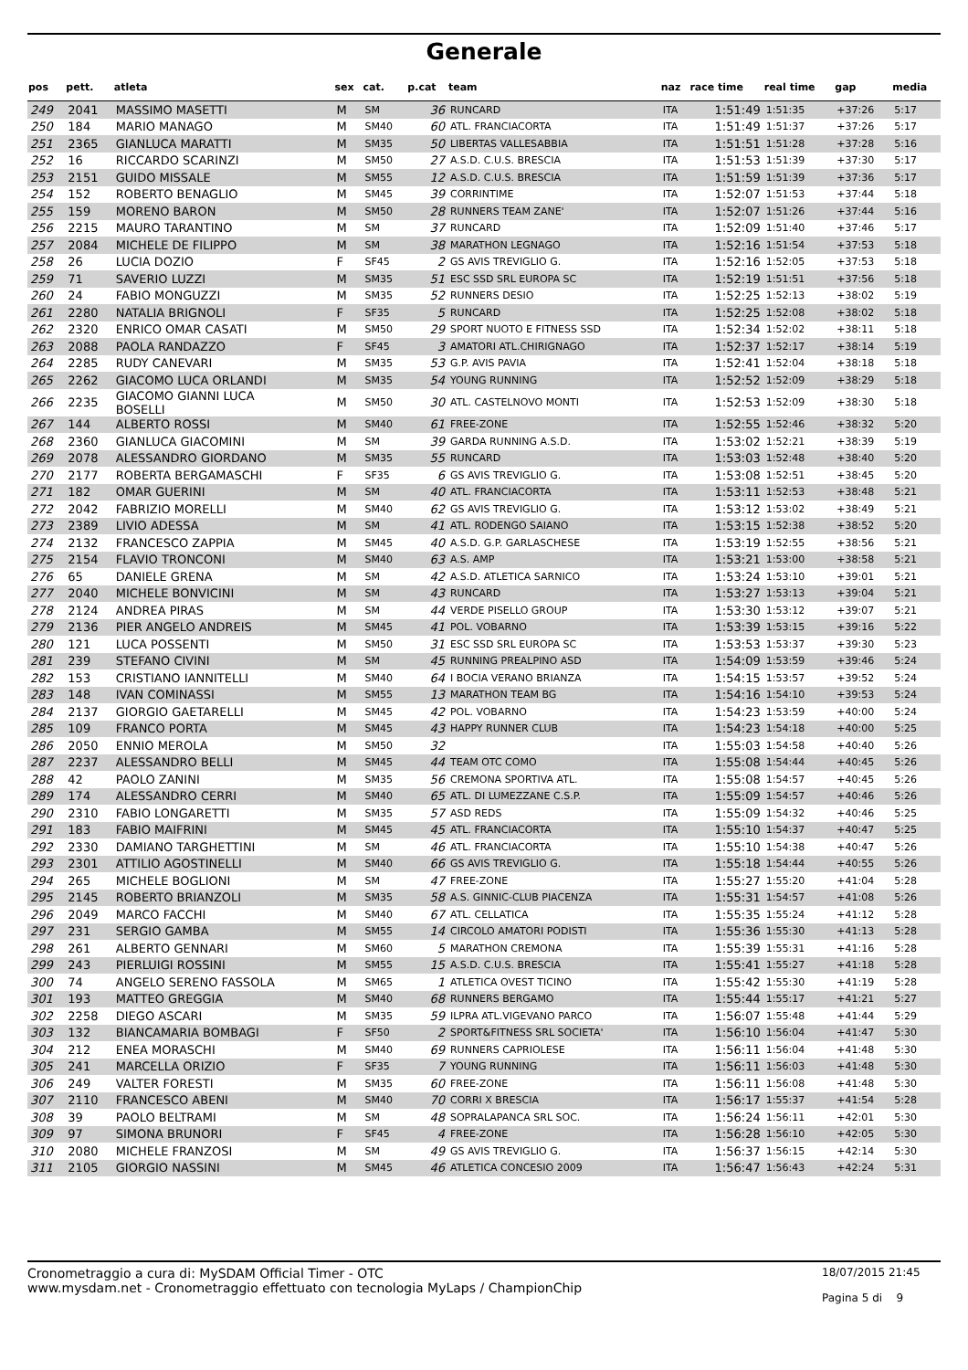Generale
| pos | pett. | atleta | sex | cat. | p.cat | team | naz | race time | real time | gap | media |
| --- | --- | --- | --- | --- | --- | --- | --- | --- | --- | --- | --- |
| 249 | 2041 | MASSIMO MASETTI | M | SM | 36 | RUNCARD | ITA | 1:51:49 | 1:51:35 | +37:26 | 5:17 |
| 250 | 184 | MARIO MANAGO | M | SM40 | 60 | ATL. FRANCIACORTA | ITA | 1:51:49 | 1:51:37 | +37:26 | 5:17 |
| 251 | 2365 | GIANLUCA MARATTI | M | SM35 | 50 | LIBERTAS VALLESABBIA | ITA | 1:51:51 | 1:51:28 | +37:28 | 5:16 |
| 252 | 16 | RICCARDO SCARINZI | M | SM50 | 27 | A.S.D. C.U.S. BRESCIA | ITA | 1:51:53 | 1:51:39 | +37:30 | 5:17 |
| 253 | 2151 | GUIDO MISSALE | M | SM55 | 12 | A.S.D. C.U.S. BRESCIA | ITA | 1:51:59 | 1:51:39 | +37:36 | 5:17 |
| 254 | 152 | ROBERTO BENAGLIO | M | SM45 | 39 | CORRINTIME | ITA | 1:52:07 | 1:51:53 | +37:44 | 5:18 |
| 255 | 159 | MORENO BARON | M | SM50 | 28 | RUNNERS TEAM ZANE' | ITA | 1:52:07 | 1:51:26 | +37:44 | 5:16 |
| 256 | 2215 | MAURO TARANTINO | M | SM | 37 | RUNCARD | ITA | 1:52:09 | 1:51:40 | +37:46 | 5:17 |
| 257 | 2084 | MICHELE DE FILIPPO | M | SM | 38 | MARATHON LEGNAGO | ITA | 1:52:16 | 1:51:54 | +37:53 | 5:18 |
| 258 | 26 | LUCIA DOZIO | F | SF45 | 2 | GS AVIS TREVIGLIO G. | ITA | 1:52:16 | 1:52:05 | +37:53 | 5:18 |
| 259 | 71 | SAVERIO LUZZI | M | SM35 | 51 | ESC SSD SRL EUROPA SC | ITA | 1:52:19 | 1:51:51 | +37:56 | 5:18 |
| 260 | 24 | FABIO MONGUZZI | M | SM35 | 52 | RUNNERS DESIO | ITA | 1:52:25 | 1:52:13 | +38:02 | 5:19 |
| 261 | 2280 | NATALIA BRIGNOLI | F | SF35 | 5 | RUNCARD | ITA | 1:52:25 | 1:52:08 | +38:02 | 5:18 |
| 262 | 2320 | ENRICO OMAR CASATI | M | SM50 | 29 | SPORT NUOTO E FITNESS SSD | ITA | 1:52:34 | 1:52:02 | +38:11 | 5:18 |
| 263 | 2088 | PAOLA RANDAZZO | F | SF45 | 3 | AMATORI ATL.CHIRIGNAGO | ITA | 1:52:37 | 1:52:17 | +38:14 | 5:19 |
| 264 | 2285 | RUDY CANEVARI | M | SM35 | 53 | G.P. AVIS PAVIA | ITA | 1:52:41 | 1:52:04 | +38:18 | 5:18 |
| 265 | 2262 | GIACOMO LUCA ORLANDI | M | SM35 | 54 | YOUNG RUNNING | ITA | 1:52:52 | 1:52:09 | +38:29 | 5:18 |
| 266 | 2235 | GIACOMO GIANNI LUCA BOSELLI | M | SM50 | 30 | ATL. CASTELNOVO MONTI | ITA | 1:52:53 | 1:52:09 | +38:30 | 5:18 |
| 267 | 144 | ALBERTO ROSSI | M | SM40 | 61 | FREE-ZONE | ITA | 1:52:55 | 1:52:46 | +38:32 | 5:20 |
| 268 | 2360 | GIANLUCA GIACOMINI | M | SM | 39 | GARDA RUNNING A.S.D. | ITA | 1:53:02 | 1:52:21 | +38:39 | 5:19 |
| 269 | 2078 | ALESSANDRO GIORDANO | M | SM35 | 55 | RUNCARD | ITA | 1:53:03 | 1:52:48 | +38:40 | 5:20 |
| 270 | 2177 | ROBERTA BERGAMASCHI | F | SF35 | 6 | GS AVIS TREVIGLIO G. | ITA | 1:53:08 | 1:52:51 | +38:45 | 5:20 |
| 271 | 182 | OMAR GUERINI | M | SM | 40 | ATL. FRANCIACORTA | ITA | 1:53:11 | 1:52:53 | +38:48 | 5:21 |
| 272 | 2042 | FABRIZIO MORELLI | M | SM40 | 62 | GS AVIS TREVIGLIO G. | ITA | 1:53:12 | 1:53:02 | +38:49 | 5:21 |
| 273 | 2389 | LIVIO ADESSA | M | SM | 41 | ATL. RODENGO SAIANO | ITA | 1:53:15 | 1:52:38 | +38:52 | 5:20 |
| 274 | 2132 | FRANCESCO ZAPPIA | M | SM45 | 40 | A.S.D. G.P. GARLASCHESE | ITA | 1:53:19 | 1:52:55 | +38:56 | 5:21 |
| 275 | 2154 | FLAVIO TRONCONI | M | SM40 | 63 | A.S. AMP | ITA | 1:53:21 | 1:53:00 | +38:58 | 5:21 |
| 276 | 65 | DANIELE GRENA | M | SM | 42 | A.S.D. ATLETICA SARNICO | ITA | 1:53:24 | 1:53:10 | +39:01 | 5:21 |
| 277 | 2040 | MICHELE BONVICINI | M | SM | 43 | RUNCARD | ITA | 1:53:27 | 1:53:13 | +39:04 | 5:21 |
| 278 | 2124 | ANDREA PIRAS | M | SM | 44 | VERDE PISELLO GROUP | ITA | 1:53:30 | 1:53:12 | +39:07 | 5:21 |
| 279 | 2136 | PIER ANGELO ANDREIS | M | SM45 | 41 | POL. VOBARNO | ITA | 1:53:39 | 1:53:15 | +39:16 | 5:22 |
| 280 | 121 | LUCA POSSENTI | M | SM50 | 31 | ESC SSD SRL EUROPA SC | ITA | 1:53:53 | 1:53:37 | +39:30 | 5:23 |
| 281 | 239 | STEFANO CIVINI | M | SM | 45 | RUNNING PREALPINO ASD | ITA | 1:54:09 | 1:53:59 | +39:46 | 5:24 |
| 282 | 153 | CRISTIANO IANNITELLI | M | SM40 | 64 | I BOCIA VERANO BRIANZA | ITA | 1:54:15 | 1:53:57 | +39:52 | 5:24 |
| 283 | 148 | IVAN COMINASSI | M | SM55 | 13 | MARATHON TEAM BG | ITA | 1:54:16 | 1:54:10 | +39:53 | 5:24 |
| 284 | 2137 | GIORGIO GAETARELLI | M | SM45 | 42 | POL. VOBARNO | ITA | 1:54:23 | 1:53:59 | +40:00 | 5:24 |
| 285 | 109 | FRANCO PORTA | M | SM45 | 43 | HAPPY RUNNER CLUB | ITA | 1:54:23 | 1:54:18 | +40:00 | 5:25 |
| 286 | 2050 | ENNIO MEROLA | M | SM50 | 32 | | ITA | 1:55:03 | 1:54:58 | +40:40 | 5:26 |
| 287 | 2237 | ALESSANDRO BELLI | M | SM45 | 44 | TEAM OTC COMO | ITA | 1:55:08 | 1:54:44 | +40:45 | 5:26 |
| 288 | 42 | PAOLO ZANINI | M | SM35 | 56 | CREMONA SPORTIVA ATL. | ITA | 1:55:08 | 1:54:57 | +40:45 | 5:26 |
| 289 | 174 | ALESSANDRO CERRI | M | SM40 | 65 | ATL. DI LUMEZZANE C.S.P. | ITA | 1:55:09 | 1:54:57 | +40:46 | 5:26 |
| 290 | 2310 | FABIO LONGARETTI | M | SM35 | 57 | ASD REDS | ITA | 1:55:09 | 1:54:32 | +40:46 | 5:25 |
| 291 | 183 | FABIO MAIFRINI | M | SM45 | 45 | ATL. FRANCIACORTA | ITA | 1:55:10 | 1:54:37 | +40:47 | 5:25 |
| 292 | 2330 | DAMIANO TARGHETTINI | M | SM | 46 | ATL. FRANCIACORTA | ITA | 1:55:10 | 1:54:38 | +40:47 | 5:26 |
| 293 | 2301 | ATTILIO AGOSTINELLI | M | SM40 | 66 | GS AVIS TREVIGLIO G. | ITA | 1:55:18 | 1:54:44 | +40:55 | 5:26 |
| 294 | 265 | MICHELE BOGLIONI | M | SM | 47 | FREE-ZONE | ITA | 1:55:27 | 1:55:20 | +41:04 | 5:28 |
| 295 | 2145 | ROBERTO BRIANZOLI | M | SM35 | 58 | A.S. GINNIC-CLUB PIACENZA | ITA | 1:55:31 | 1:54:57 | +41:08 | 5:26 |
| 296 | 2049 | MARCO FACCHI | M | SM40 | 67 | ATL. CELLATICA | ITA | 1:55:35 | 1:55:24 | +41:12 | 5:28 |
| 297 | 231 | SERGIO GAMBA | M | SM55 | 14 | CIRCOLO AMATORI PODISTI | ITA | 1:55:36 | 1:55:30 | +41:13 | 5:28 |
| 298 | 261 | ALBERTO GENNARI | M | SM60 | 5 | MARATHON CREMONA | ITA | 1:55:39 | 1:55:31 | +41:16 | 5:28 |
| 299 | 243 | PIERLUIGI ROSSINI | M | SM55 | 15 | A.S.D. C.U.S. BRESCIA | ITA | 1:55:41 | 1:55:27 | +41:18 | 5:28 |
| 300 | 74 | ANGELO SERENO FASSOLA | M | SM65 | 1 | ATLETICA OVEST TICINO | ITA | 1:55:42 | 1:55:30 | +41:19 | 5:28 |
| 301 | 193 | MATTEO GREGGIA | M | SM40 | 68 | RUNNERS BERGAMO | ITA | 1:55:44 | 1:55:17 | +41:21 | 5:27 |
| 302 | 2258 | DIEGO ASCARI | M | SM35 | 59 | ILPRA ATL.VIGEVANO PARCO | ITA | 1:56:07 | 1:55:48 | +41:44 | 5:29 |
| 303 | 132 | BIANCAMARIA BOMBAGI | F | SF50 | 2 | SPORT&FITNESS SRL SOCIETA' | ITA | 1:56:10 | 1:56:04 | +41:47 | 5:30 |
| 304 | 212 | ENEA MORASCHI | M | SM40 | 69 | RUNNERS CAPRIOLESE | ITA | 1:56:11 | 1:56:04 | +41:48 | 5:30 |
| 305 | 241 | MARCELLA ORIZIO | F | SF35 | 7 | YOUNG RUNNING | ITA | 1:56:11 | 1:56:03 | +41:48 | 5:30 |
| 306 | 249 | VALTER FORESTI | M | SM35 | 60 | FREE-ZONE | ITA | 1:56:11 | 1:56:08 | +41:48 | 5:30 |
| 307 | 2110 | FRANCESCO ABENI | M | SM40 | 70 | CORRI X BRESCIA | ITA | 1:56:17 | 1:55:37 | +41:54 | 5:28 |
| 308 | 39 | PAOLO BELTRAMI | M | SM | 48 | SOPRALAPANCA SRL SOC. | ITA | 1:56:24 | 1:56:11 | +42:01 | 5:30 |
| 309 | 97 | SIMONA BRUNORI | F | SF45 | 4 | FREE-ZONE | ITA | 1:56:28 | 1:56:10 | +42:05 | 5:30 |
| 310 | 2080 | MICHELE FRANZOSI | M | SM | 49 | GS AVIS TREVIGLIO G. | ITA | 1:56:37 | 1:56:15 | +42:14 | 5:30 |
| 311 | 2105 | GIORGIO NASSINI | M | SM45 | 46 | ATLETICA CONCESIO 2009 | ITA | 1:56:47 | 1:56:43 | +42:24 | 5:31 |
Cronometraggio a cura di: MySDAM Official Timer - OTC
www.mysdam.net - Cronometraggio effettuato con tecnologia MyLaps / ChampionChip
18/07/2015 21:45
Pagina 5 di 9